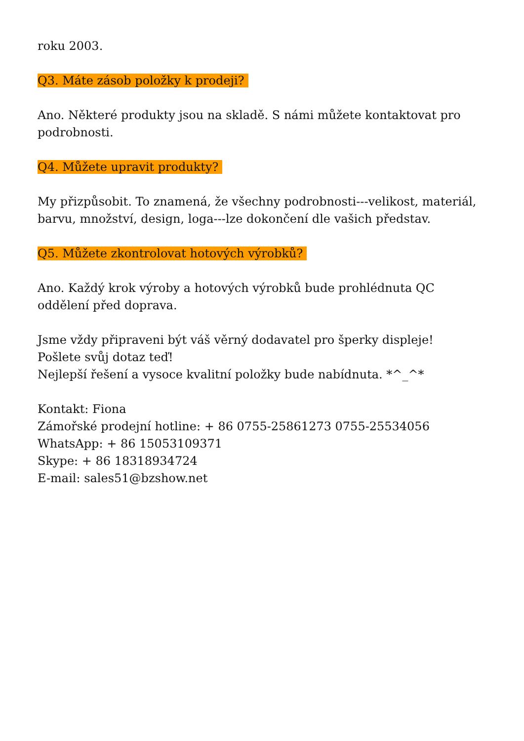roku 2003.
Q3. Máte zásob položky k prodeji?
Ano. Některé produkty jsou na skladě. S námi můžete kontaktovat pro podrobnosti.
Q4. Můžete upravit produkty?
My přizpůsobit. To znamená, že všechny podrobnosti---velikost, materiál, barvu, množství, design, loga---lze dokončení dle vašich představ.
Q5. Můžete zkontrolovat hotových výrobků?
Ano. Každý krok výroby a hotových výrobků bude prohlédnuta QC oddělení před doprava.
Jsme vždy připraveni být váš věrný dodavatel pro šperky displeje!
Pošlete svůj dotaz teď!
Nejlepší řešení a vysoce kvalitní položky bude nabídnuta. *^_^*
Kontakt: Fiona
Zámořské prodejní hotline: + 86 0755-25861273 0755-25534056
WhatsApp: + 86 15053109371
Skype: + 86 18318934724
E-mail: sales51@bzshow.net